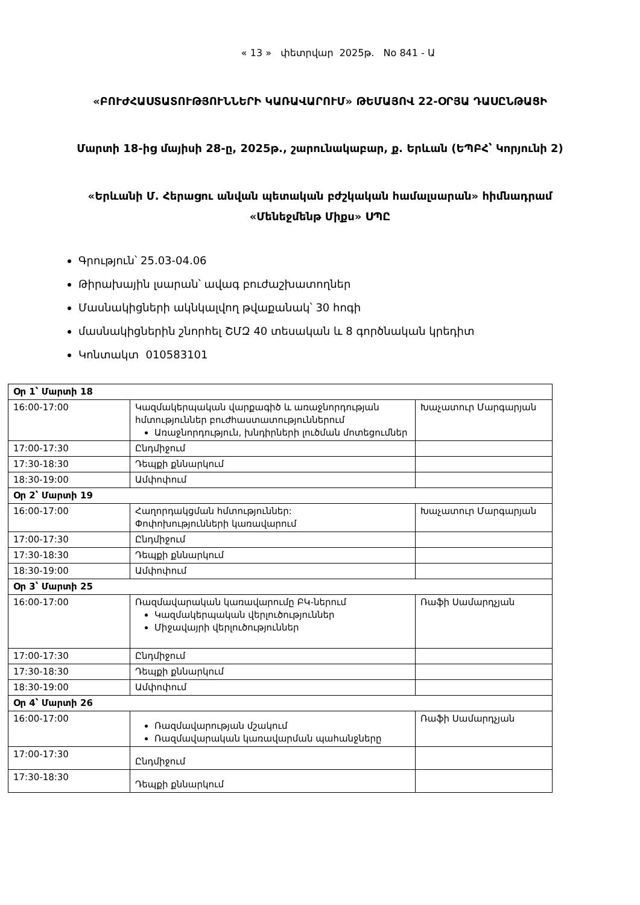« 13 » փետրվար 2025թ. No 841 - Ա
«ԲՈՒԺՀԱՍՏԱՏՈՒԹՅՈՒՆՆԵՐԻ ԿԱՌԱՎԱՐՈՒՄ» ԹԵՄԱՅՈՎ 22-ՕՐՅԱ ԴԱՍԸՆԹԱՑԻ
Մարտի 18-ից մայիսի 28-ը, 2025թ., շարունակաբար, ք. Երևան (ԵՊԲՀ՝ Կորյունի 2)
«Երևանի Մ. Հերացու անվան պետական բժշկական համալսարան» հիմնադրամ «Մենեջմենթ Միքս» ՍՊԸ
Գրություն՝ 25.03-04.06
Թիրախային լսարան՝ ավագ բուժաշխատողներ
Մասնակիցների ակնկալվող թվաքանակ՝ 30 հոգի
մասնակիցներին շնորհել ՇՄԶ 40 տեսական և 8 գործնական կրեդիտ
Կոնտակտ 010583101
| Օր 1՝ Մարտի 18 | | |
| 16:00-17:00 | Կազմակերպական վարքագիծ և առաջնորդության հմտություններ բուժհաստատություններում Առաջնորդություն, խնդիրների լուծման մոտեցումներ | Խաչատուր Մարգարյան |
| 17:00-17:30 | Ընդմիջում | |
| 17:30-18:30 | Դեպքի քննարկում | |
| 18:30-19:00 | Ամփոփում | |
| Օր 2՝ Մարտի 19 | | |
| 16:00-17:00 | Հաղորդակցման հմտություններ: Փոփոխությունների կառավարում | Խաչատուր Մարգարյան |
| 17:00-17:30 | Ընդմիջում | |
| 17:30-18:30 | Դեպքի քննարկում | |
| 18:30-19:00 | Ամփոփում | |
| Օր 3՝ Մարտի 25 | | |
| 16:00-17:00 | Ռազմավարական կառավարումը ԲԿ-ներում Կազմակերպական վերլուծություններ Միջավայրի վերլուծություններ | Ռաֆի Սամարդչյան |
| 17:00-17:30 | Ընդմիջում | |
| 17:30-18:30 | Դեպքի քննարկում | |
| 18:30-19:00 | Ամփոփում | |
| Օր 4՝ Մարտի 26 | | |
| 16:00-17:00 | Ռազմավարության մշակում Ռազմավարական կառավարման պահանջները | Ռաֆի Սամարդչյան |
| 17:00-17:30 | Ընդմիջում | |
| 17:30-18:30 | Դեպքի քննարկում | |